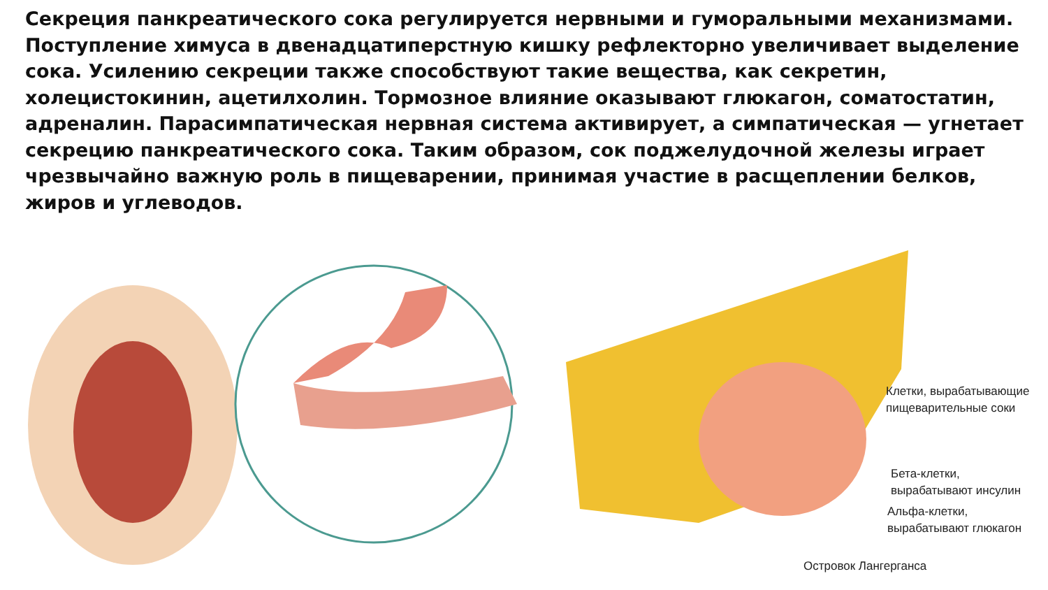Секреция панкреатического сока регулируется нервными и гуморальными механизмами. Поступление химуса в двенадцатиперстную кишку рефлекторно увеличивает выделение сока. Усилению секреции также способствуют такие вещества, как секретин, холецистокинин, ацетилхолин. Тормозное влияние оказывают глюкагон, соматостатин, адреналин. Парасимпатическая нервная система активирует, а симпатическая — угнетает секрецию панкреатического сока. Таким образом, сок поджелудочной железы играет чрезвычайно важную роль в пищеварении, принимая участие в расщеплении белков, жиров и углеводов.
Клетки, вырабатывающие
пищеварительные соки
Бета-клетки,
вырабатывают инсулин
Альфа-клетки,
вырабатывают глюкагон
Островок Лангерганса